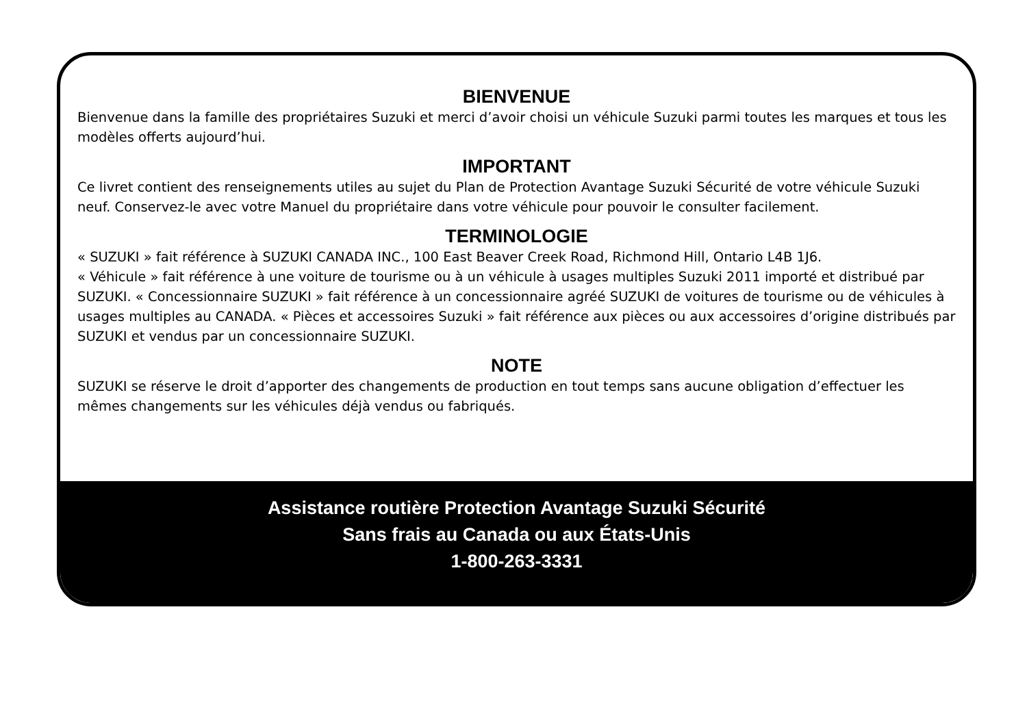BIENVENUE
Bienvenue dans la famille des propriétaires Suzuki et merci d’avoir choisi un véhicule Suzuki parmi toutes les marques et tous les modèles offerts aujourd’hui.
IMPORTANT
Ce livret contient des renseignements utiles au sujet du Plan de Protection Avantage Suzuki Sécurité de votre véhicule Suzuki neuf. Conservez-le avec votre Manuel du propriétaire dans votre véhicule pour pouvoir le consulter facilement.
TERMINOLOGIE
« SUZUKI » fait référence à SUZUKI CANADA INC., 100 East Beaver Creek Road, Richmond Hill, Ontario L4B 1J6.
« Véhicule » fait référence à une voiture de tourisme ou à un véhicule à usages multiples Suzuki 2011 importé et distribué par SUZUKI. « Concessionnaire SUZUKI » fait référence à un concessionnaire agréé SUZUKI de voitures de tourisme ou de véhicules à usages multiples au CANADA. « Pièces et accessoires Suzuki » fait référence aux pièces ou aux accessoires d’origine distribués par SUZUKI et vendus par un concessionnaire SUZUKI.
NOTE
SUZUKI se réserve le droit d’apporter des changements de production en tout temps sans aucune obligation d’effectuer les mêmes changements sur les véhicules déjà vendus ou fabriqués.
Assistance routière Protection Avantage Suzuki Sécurité
Sans frais au Canada ou aux États-Unis
1-800-263-3331